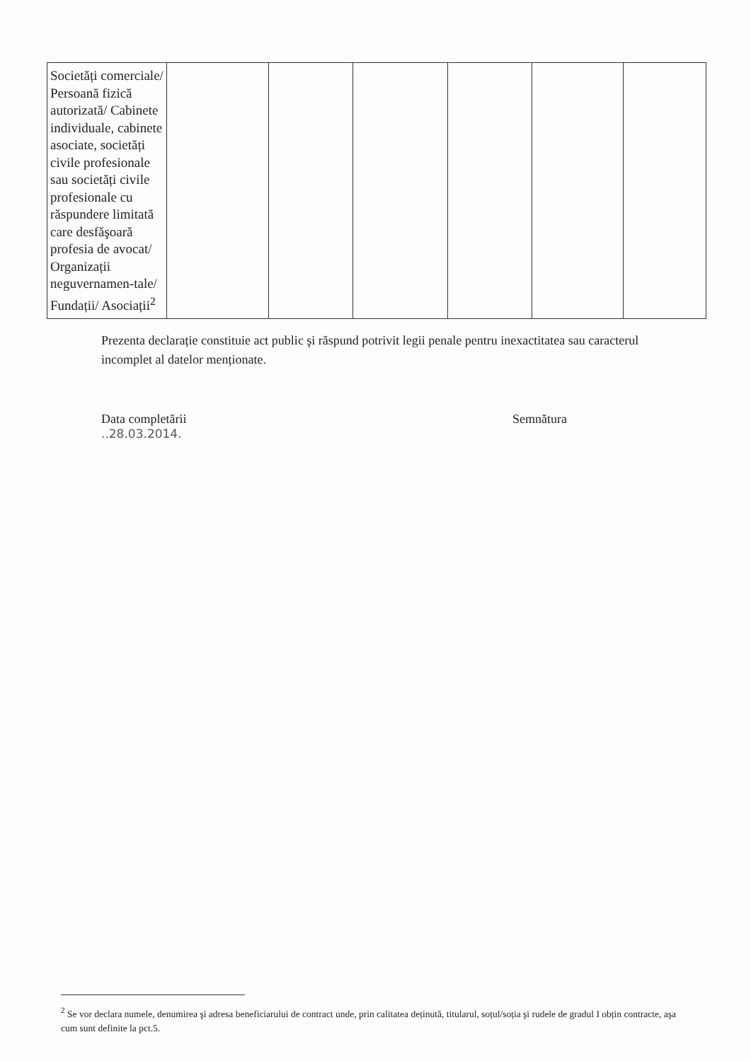| Societăți comerciale/ Persoană fizică autorizată/ Cabinete individuale, cabinete asociate, societăți civile profesionale sau societăți civile profesionale cu răspundere limitată care desfăşoară profesia de avocat/ Organizații neguvernamen-tale/ Fundații/ Asociații<sup>2</sup> | | | | | | |
Prezenta declarație constituie act public şi răspund potrivit legii penale pentru inexactitatea sau caracterul incomplet al datelor menționate.
Data completării
..28.03.2014.
Semnătura
<sup>2</sup> Se vor declara numele, denumirea şi adresa beneficiarului de contract unde, prin calitatea deținută, titularul, soțul/soția şi rudele de gradul I obțin contracte, aşa cum sunt definite la pct.5.